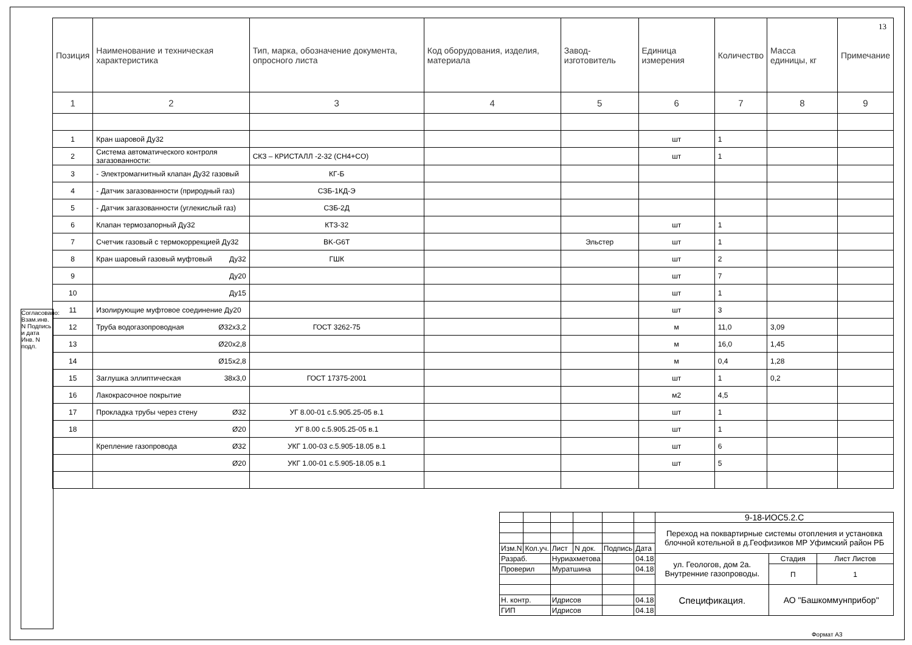Согласовано: Взам.инв. N Подпись и дата Инв. N подл.
13
| Позиция | Наименование и техническая характеристика | Тип, марка, обозначение документа, опросного листа | Код оборудования, изделия, материала | Завод-изготовитель | Единица измерения | Количество | Масса единицы, кг | Примечание |
| --- | --- | --- | --- | --- | --- | --- | --- | --- |
| 1 | 2 | 3 | 4 | 5 | 6 | 7 | 8 | 9 |
| 1 | Кран шаровой Ду32 | | | | шт | 1 | | |
| 2 | Система автоматического контроля загазованности: | СКЗ – КРИСТАЛЛ -2-32 (CH4+CO) | | | шт | 1 | | |
| 3 | - Электромагнитный клапан Ду32 газовый | КГ-Б | | | | | | |
| 4 | - Датчик загазованности (природный газ) | СЗБ-1КД-Э | | | | | | |
| 5 | - Датчик загазованности (углекислый газ) | СЗБ-2Д | | | | | | |
| 6 | Клапан термозапорный Ду32 | КТЗ-32 | | | шт | 1 | | |
| 7 | Счетчик газовый с термокоррекцией Ду32 | BK-G6T | | Эльстер | шт | 1 | | |
| 8 | Кран шаровый газовый муфтовый Ду32 | ГШК | | | шт | 2 | | |
| 9 | Ду20 | | | | шт | 7 | | |
| 10 | Ду15 | | | | шт | 1 | | |
| 11 | Изолирующие муфтовое соединение Ду20 | | | | шт | 3 | | |
| 12 | Труба водогазопроводная Ø32x3,2 | ГОСТ 3262-75 | | | м | 11,0 | 3,09 | |
| 13 | Ø20x2,8 | | | | м | 16,0 | 1,45 | |
| 14 | Ø15x2,8 | | | | м | 0,4 | 1,28 | |
| 15 | Заглушка эллиптическая 38x3,0 | ГОСТ 17375-2001 | | | шт | 1 | 0,2 | |
| 16 | Лакокрасочное покрытие | | | | м2 | 4,5 | | |
| 17 | Прокладка трубы через стену Ø32 | УГ 8.00-01 с.5.905.25-05 в.1 | | | шт | 1 | | |
| 18 | Ø20 | УГ 8.00 с.5.905.25-05 в.1 | | | шт | 1 | | |
| | Крепление газопровода Ø32 | УКГ 1.00-03 с.5.905-18.05 в.1 | | | шт | 6 | | |
| | Ø20 | УКГ 1.00-01 с.5.905-18.05 в.1 | | | шт | 5 | | |
| | | | | | | 9-18-ИОС5.2.С | | |
| | | | | | | Переход на поквартирные системы отопления и установка блочной котельной в д.Геофизиков МР Уфимский район РБ | | |
| Изм.N | Кол.уч. | Лист | N док. | Подпись | Дата | | | |
| Разраб. | | Нуриахметова | | | 04.18 | ул. Геологов, дом 2а. Внутренние газопроводы. | Стадия | Лист Листов |
| Проверил | | Муратшина | | | 04.18 | | П | 1 |
| | | | | | | Спецификация. | АО "Башкоммунприбор" | |
| Н. контр. | | Идрисов | | | 04.18 | | | |
| ГИП | | Идрисов | | | 04.18 | | | |
Формат А3